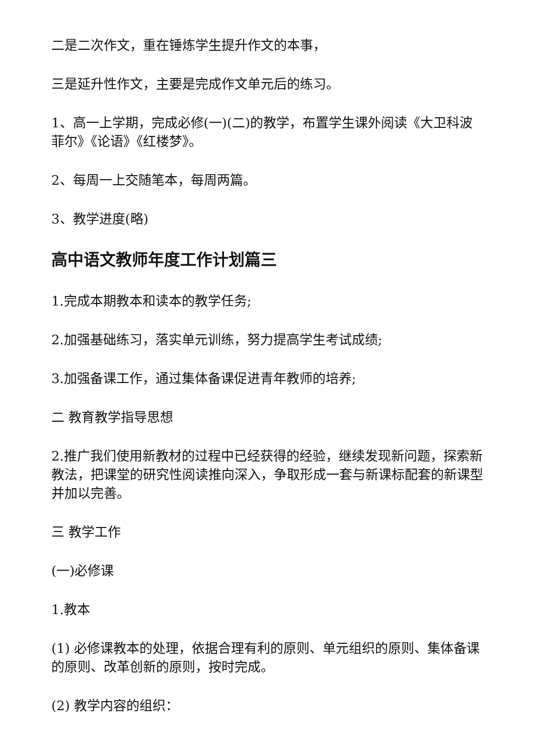二是二次作文，重在锤炼学生提升作文的本事，
三是延升性作文，主要是完成作文单元后的练习。
1、高一上学期，完成必修(一)(二)的教学，布置学生课外阅读《大卫科波菲尔》《论语》《红楼梦》。
2、每周一上交随笔本，每周两篇。
3、教学进度(略)
高中语文教师年度工作计划篇三
1.完成本期教本和读本的教学任务;
2.加强基础练习，落实单元训练，努力提高学生考试成绩;
3.加强备课工作，通过集体备课促进青年教师的培养;
二 教育教学指导思想
2.推广我们使用新教材的过程中已经获得的经验，继续发现新问题，探索新教法，把课堂的研究性阅读推向深入，争取形成一套与新课标配套的新课型并加以完善。
三 教学工作
(一)必修课
1.教本
(1) 必修课教本的处理，依据合理有利的原则、单元组织的原则、集体备课的原则、改革创新的原则，按时完成。
(2) 教学内容的组织：